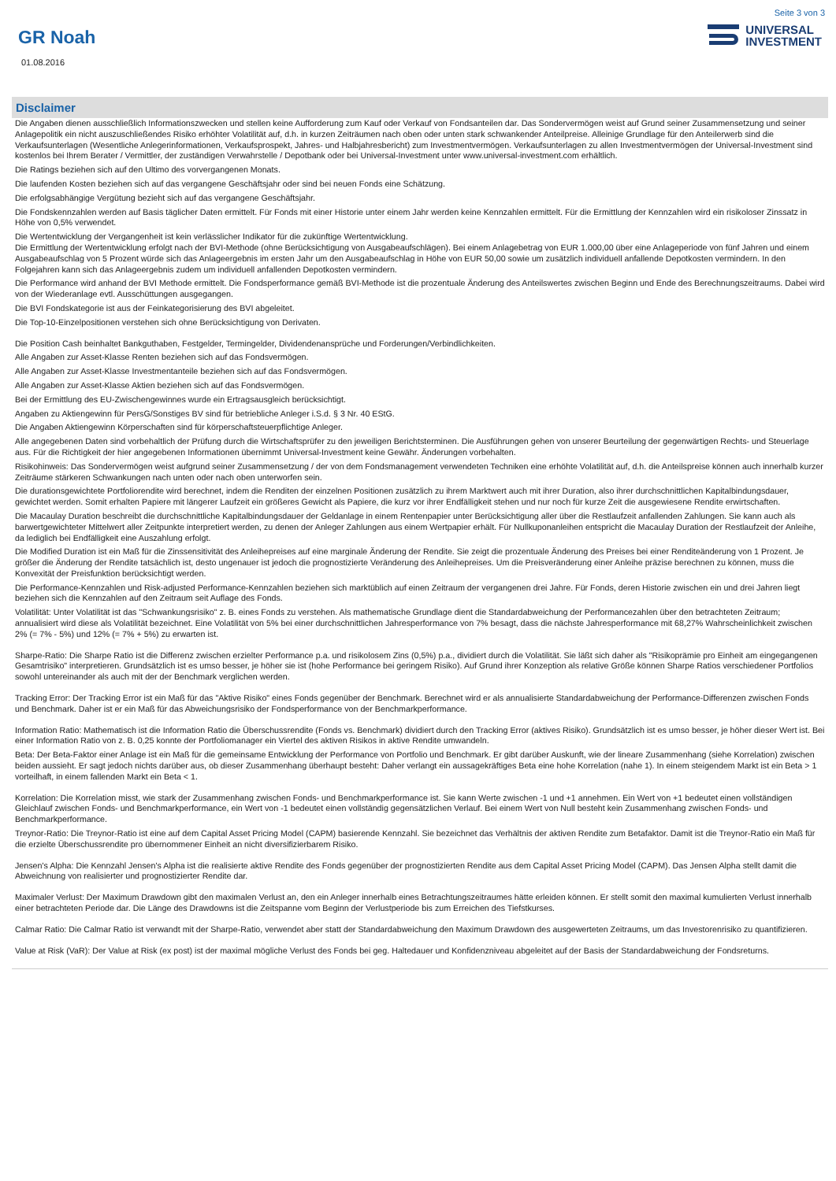Seite 3 von 3
GR Noah
UNIVERSAL
INVESTMENT
01.08.2016
Disclaimer
Die Angaben dienen ausschließlich Informationszwecken und stellen keine Aufforderung zum Kauf oder Verkauf von Fondsanteilen dar. Das Sondervermögen weist auf Grund seiner Zusammensetzung und seiner Anlagepolitik ein nicht auszuschließendes Risiko erhöhter Volatilität auf, d.h. in kurzen Zeiträumen nach oben oder unten stark schwankender Anteilpreise. Alleinige Grundlage für den Anteilerwerb sind die Verkaufsunterlagen (Wesentliche Anlegerinformationen, Verkaufsprospekt, Jahres- und Halbjahresbericht) zum Investmentvermögen. Verkaufsunterlagen zu allen Investmentvermögen der Universal-Investment sind kostenlos bei Ihrem Berater / Vermittler, der zuständigen Verwahrstelle / Depotbank oder bei Universal-Investment unter www.universal-investment.com erhältlich.
Die Ratings beziehen sich auf den Ultimo des vorvergangenen Monats.
Die laufenden Kosten beziehen sich auf das vergangene Geschäftsjahr oder sind bei neuen Fonds eine Schätzung.
Die erfolgsabhängige Vergütung bezieht sich auf das vergangene Geschäftsjahr.
Die Fondskennzahlen werden auf Basis täglicher Daten ermittelt. Für Fonds mit einer Historie unter einem Jahr werden keine Kennzahlen ermittelt. Für die Ermittlung der Kennzahlen wird ein risikoloser Zinssatz in Höhe von 0,5% verwendet.
Die Wertentwicklung der Vergangenheit ist kein verlässlicher Indikator für die zukünftige Wertentwicklung.
Die Ermittlung der Wertentwicklung erfolgt nach der BVI-Methode (ohne Berücksichtigung von Ausgabeaufschlägen). Bei einem Anlagebetrag von EUR 1.000,00 über eine Anlageperiode von fünf Jahren und einem Ausgabeaufschlag von 5 Prozent würde sich das Anlageergebnis im ersten Jahr um den Ausgabeaufschlag in Höhe von EUR 50,00 sowie um zusätzlich individuell anfallende Depotkosten vermindern. In den Folgejahren kann sich das Anlageergebnis zudem um individuell anfallenden Depotkosten vermindern.
Die Performance wird anhand der BVI Methode ermittelt. Die Fondsperformance gemäß BVI-Methode ist die prozentuale Änderung des Anteilswertes zwischen Beginn und Ende des Berechnungszeitraums. Dabei wird von der Wiederanlage evtl. Ausschüttungen ausgegangen.
Die BVI Fondskategorie ist aus der Feinkategorisierung des BVI abgeleitet.
Die Top-10-Einzelpositionen verstehen sich ohne Berücksichtigung von Derivaten.
Die Position Cash beinhaltet Bankguthaben, Festgelder, Termingelder, Dividendenansprüche und Forderungen/Verbindlichkeiten.
Alle Angaben zur Asset-Klasse Renten beziehen sich auf das Fondsvermögen.
Alle Angaben zur Asset-Klasse Investmentanteile beziehen sich auf das Fondsvermögen.
Alle Angaben zur Asset-Klasse Aktien beziehen sich auf das Fondsvermögen.
Bei der Ermittlung des EU-Zwischengewinnes wurde ein Ertragsausgleich berücksichtigt.
Angaben zu Aktiengewinn für PersG/Sonstiges BV sind für betriebliche Anleger i.S.d. § 3 Nr. 40 EStG.
Die Angaben Aktiengewinn Körperschaften sind für körperschaftsteuerpflichtige Anleger.
Alle angegebenen Daten sind vorbehaltlich der Prüfung durch die Wirtschaftsprüfer zu den jeweiligen Berichtsterminen. Die Ausführungen gehen von unserer Beurteilung der gegenwärtigen Rechts- und Steuerlage aus. Für die Richtigkeit der hier angegebenen Informationen übernimmt Universal-Investment keine Gewähr. Änderungen vorbehalten.
Risikohinweis: Das Sondervermögen weist aufgrund seiner Zusammensetzung / der von dem Fondsmanagement verwendeten Techniken eine erhöhte Volatilität auf, d.h. die Anteilspreise können auch innerhalb kurzer Zeiträume stärkeren Schwankungen nach unten oder nach oben unterworfen sein.
Die durationsgewichtete Portfoliorendite wird berechnet, indem die Renditen der einzelnen Positionen zusätzlich zu ihrem Marktwert auch mit ihrer Duration, also ihrer durchschnittlichen Kapitalbindungsdauer, gewichtet werden. Somit erhalten Papiere mit längerer Laufzeit ein größeres Gewicht als Papiere, die kurz vor ihrer Endfälligkeit stehen und nur noch für kurze Zeit die ausgewiesene Rendite erwirtschaften.
Die Macaulay Duration beschreibt die durchschnittliche Kapitalbindungsdauer der Geldanlage in einem Rentenpapier unter Berücksichtigung aller über die Restlaufzeit anfallenden Zahlungen. Sie kann auch als barwertgewichteter Mittelwert aller Zeitpunkte interpretiert werden, zu denen der Anleger Zahlungen aus einem Wertpapier erhält. Für Nullkuponanleihen entspricht die Macaulay Duration der Restlaufzeit der Anleihe, da lediglich bei Endfälligkeit eine Auszahlung erfolgt.
Die Modified Duration ist ein Maß für die Zinssensitivität des Anleihepreises auf eine marginale Änderung der Rendite. Sie zeigt die prozentuale Änderung des Preises bei einer Renditeänderung von 1 Prozent. Je größer die Änderung der Rendite tatsächlich ist, desto ungenauer ist jedoch die prognostizierte Veränderung des Anleihepreises. Um die Preisveränderung einer Anleihe präzise berechnen zu können, muss die Konvexität der Preisfunktion berücksichtigt werden.
Die Performance-Kennzahlen und Risk-adjusted Performance-Kennzahlen beziehen sich marktüblich auf einen Zeitraum der vergangenen drei Jahre. Für Fonds, deren Historie zwischen ein und drei Jahren liegt beziehen sich die Kennzahlen auf den Zeitraum seit Auflage des Fonds.
Volatilität: Unter Volatilität ist das "Schwankungsrisiko" z. B. eines Fonds zu verstehen. Als mathematische Grundlage dient die Standardabweichung der Performancezahlen über den betrachteten Zeitraum; annualisiert wird diese als Volatilität bezeichnet. Eine Volatilität von 5% bei einer durchschnittlichen Jahresperformance von 7% besagt, dass die nächste Jahresperformance mit 68,27% Wahrscheinlichkeit zwischen 2% (= 7% - 5%) und 12% (= 7% + 5%) zu erwarten ist.
Sharpe-Ratio: Die Sharpe Ratio ist die Differenz zwischen erzielter Performance p.a. und risikolosem Zins (0,5%) p.a., dividiert durch die Volatilität. Sie läßt sich daher als "Risikoprämie pro Einheit am eingegangenen Gesamtrisiko" interpretieren. Grundsätzlich ist es umso besser, je höher sie ist (hohe Performance bei geringem Risiko). Auf Grund ihrer Konzeption als relative Größe können Sharpe Ratios verschiedener Portfolios sowohl untereinander als auch mit der der Benchmark verglichen werden.
Tracking Error: Der Tracking Error ist ein Maß für das "Aktive Risiko" eines Fonds gegenüber der Benchmark. Berechnet wird er als annualisierte Standardabweichung der Performance-Differenzen zwischen Fonds und Benchmark. Daher ist er ein Maß für das Abweichungsrisiko der Fondsperformance von der Benchmarkperformance.
Information Ratio: Mathematisch ist die Information Ratio die Überschussrendite (Fonds vs. Benchmark) dividiert durch den Tracking Error (aktives Risiko). Grundsätzlich ist es umso besser, je höher dieser Wert ist. Bei einer Information Ratio von z. B. 0,25 konnte der Portfoliomanager ein Viertel des aktiven Risikos in aktive Rendite umwandeln.
Beta: Der Beta-Faktor einer Anlage ist ein Maß für die gemeinsame Entwicklung der Performance von Portfolio und Benchmark. Er gibt darüber Auskunft, wie der lineare Zusammenhang (siehe Korrelation) zwischen beiden aussieht. Er sagt jedoch nichts darüber aus, ob dieser Zusammenhang überhaupt besteht: Daher verlangt ein aussagekräftiges Beta eine hohe Korrelation (nahe 1). In einem steigendem Markt ist ein Beta > 1 vorteilhaft, in einem fallenden Markt ein Beta < 1.
Korrelation: Die Korrelation misst, wie stark der Zusammenhang zwischen Fonds- und Benchmarkperformance ist. Sie kann Werte zwischen -1 und +1 annehmen. Ein Wert von +1 bedeutet einen vollständigen Gleichlauf zwischen Fonds- und Benchmarkperformance, ein Wert von -1 bedeutet einen vollständig gegensätzlichen Verlauf. Bei einem Wert von Null besteht kein Zusammenhang zwischen Fonds- und Benchmarkperformance.
Treynor-Ratio: Die Treynor-Ratio ist eine auf dem Capital Asset Pricing Model (CAPM) basierende Kennzahl. Sie bezeichnet das Verhältnis der aktiven Rendite zum Betafaktor. Damit ist die Treynor-Ratio ein Maß für die erzielte Überschussrendite pro übernommener Einheit an nicht diversifizierbarem Risiko.
Jensen's Alpha: Die Kennzahl Jensen's Alpha ist die realisierte aktive Rendite des Fonds gegenüber der prognostizierten Rendite aus dem Capital Asset Pricing Model (CAPM). Das Jensen Alpha stellt damit die Abweichnung von realisierter und prognostizierter Rendite dar.
Maximaler Verlust: Der Maximum Drawdown gibt den maximalen Verlust an, den ein Anleger innerhalb eines Betrachtungszeitraumes hätte erleiden können. Er stellt somit den maximal kumulierten Verlust innerhalb einer betrachteten Periode dar. Die Länge des Drawdowns ist die Zeitspanne vom Beginn der Verlustperiode bis zum Erreichen des Tiefstkurses.
Calmar Ratio: Die Calmar Ratio ist verwandt mit der Sharpe-Ratio, verwendet aber statt der Standardabweichung den Maximum Drawdown des ausgewerteten Zeitraums, um das Investorenrisiko zu quantifizieren.
Value at Risk (VaR): Der Value at Risk (ex post) ist der maximal mögliche Verlust des Fonds bei geg. Haltedauer und Konfidenzniveau abgeleitet auf der Basis der Standardabweichung der Fondsreturns.